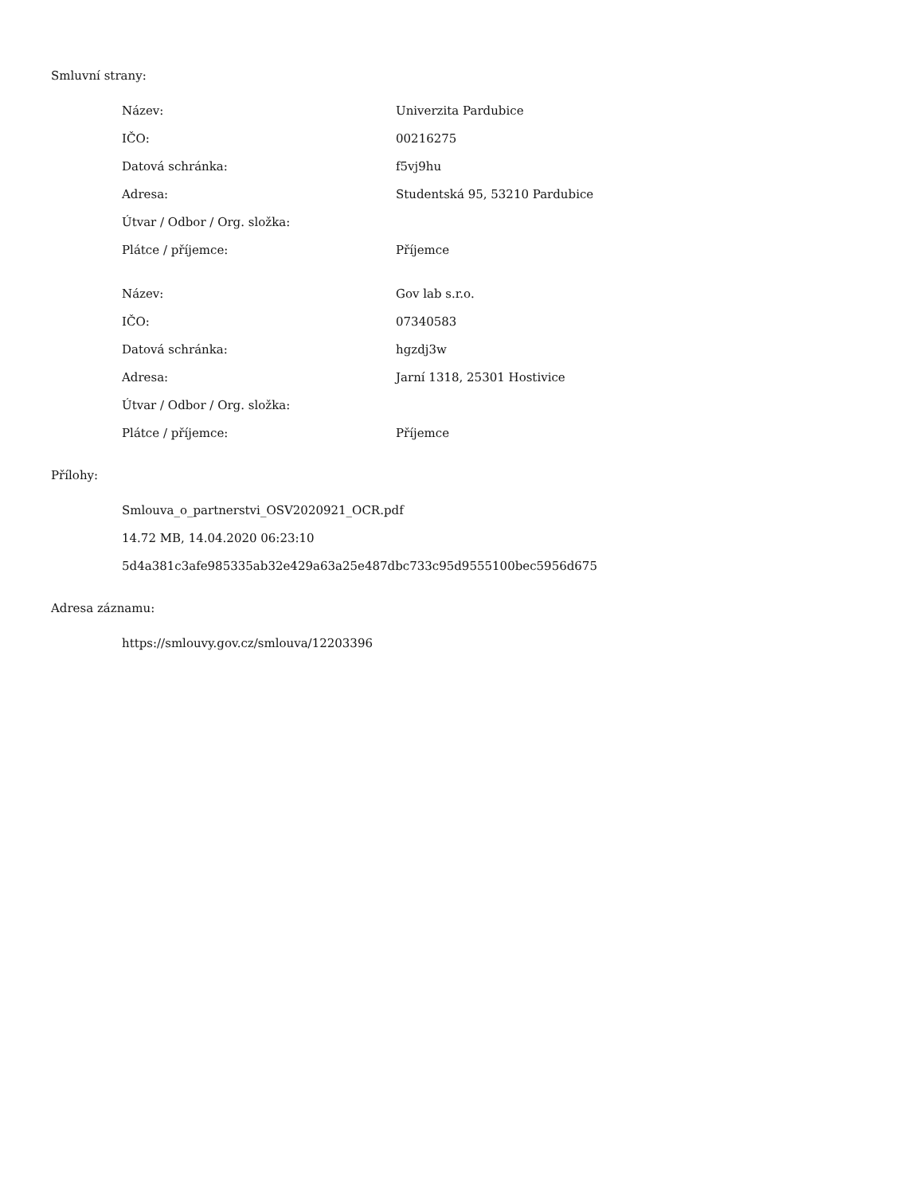Smluvní strany:
| Název: | Univerzita Pardubice |
| IČO: | 00216275 |
| Datová schránka: | f5vj9hu |
| Adresa: | Studentská 95, 53210 Pardubice |
| Útvar / Odbor / Org. složka: | |
| Plátce / příjemce: | Příjemce |
| Název: | Gov lab s.r.o. |
| IČO: | 07340583 |
| Datová schránka: | hgzdj3w |
| Adresa: | Jarní 1318, 25301 Hostivice |
| Útvar / Odbor / Org. složka: | |
| Plátce / příjemce: | Příjemce |
Přílohy:
Smlouva_o_partnerstvi_OSV2020921_OCR.pdf
14.72 MB, 14.04.2020 06:23:10
5d4a381c3afe985335ab32e429a63a25e487dbc733c95d9555100bec5956d675
Adresa záznamu:
https://smlouvy.gov.cz/smlouva/12203396